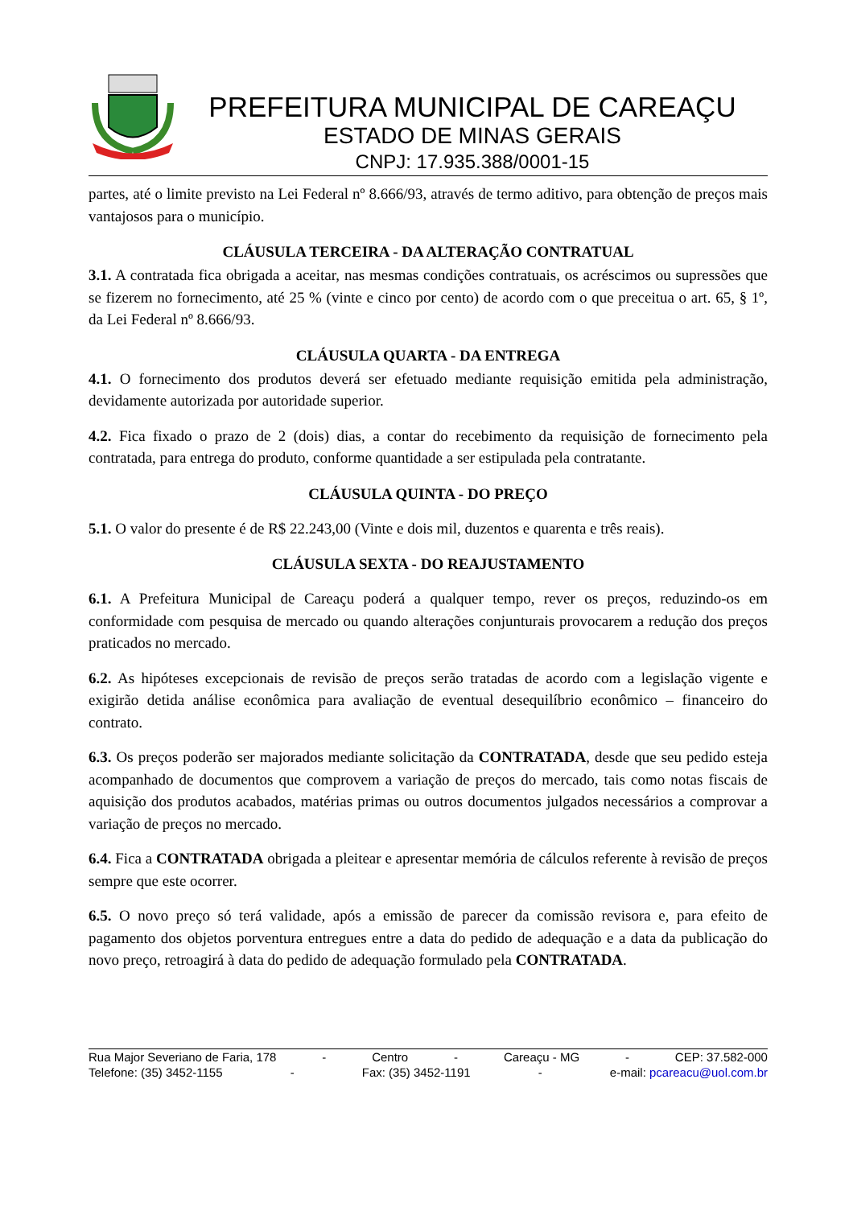PREFEITURA MUNICIPAL DE CAREAÇU
ESTADO DE MINAS GERAIS
CNPJ: 17.935.388/0001-15
partes, até o limite previsto na Lei Federal nº 8.666/93, através de termo aditivo, para obtenção de preços mais vantajosos para o município.
CLÁUSULA TERCEIRA - DA ALTERAÇÃO CONTRATUAL
3.1. A contratada fica obrigada a aceitar, nas mesmas condições contratuais, os acréscimos ou supressões que se fizerem no fornecimento, até 25 % (vinte e cinco por cento) de acordo com o que preceitua o art. 65, § 1º, da Lei Federal nº 8.666/93.
CLÁUSULA QUARTA - DA ENTREGA
4.1. O fornecimento dos produtos deverá ser efetuado mediante requisição emitida pela administração, devidamente autorizada por autoridade superior.
4.2. Fica fixado o prazo de 2 (dois) dias, a contar do recebimento da requisição de fornecimento pela contratada, para entrega do produto, conforme quantidade a ser estipulada pela contratante.
CLÁUSULA QUINTA - DO PREÇO
5.1. O valor do presente é de R$ 22.243,00 (Vinte e dois mil, duzentos e quarenta e três reais).
CLÁUSULA SEXTA - DO REAJUSTAMENTO
6.1. A Prefeitura Municipal de Careaçu poderá a qualquer tempo, rever os preços, reduzindo-os em conformidade com pesquisa de mercado ou quando alterações conjunturais provocarem a redução dos preços praticados no mercado.
6.2. As hipóteses excepcionais de revisão de preços serão tratadas de acordo com a legislação vigente e exigirão detida análise econômica para avaliação de eventual desequilíbrio econômico – financeiro do contrato.
6.3. Os preços poderão ser majorados mediante solicitação da CONTRATADA, desde que seu pedido esteja acompanhado de documentos que comprovem a variação de preços do mercado, tais como notas fiscais de aquisição dos produtos acabados, matérias primas ou outros documentos julgados necessários a comprovar a variação de preços no mercado.
6.4. Fica a CONTRATADA obrigada a pleitear e apresentar memória de cálculos referente à revisão de preços sempre que este ocorrer.
6.5. O novo preço só terá validade, após a emissão de parecer da comissão revisora e, para efeito de pagamento dos objetos porventura entregues entre a data do pedido de adequação e a data da publicação do novo preço, retroagirá à data do pedido de adequação formulado pela CONTRATADA.
Rua Major Severiano de Faria, 178 - Centro - Careaçu - MG - CEP: 37.582-000
Telefone: (35) 3452-1155 - Fax: (35) 3452-1191 - e-mail: pcareacu@uol.com.br